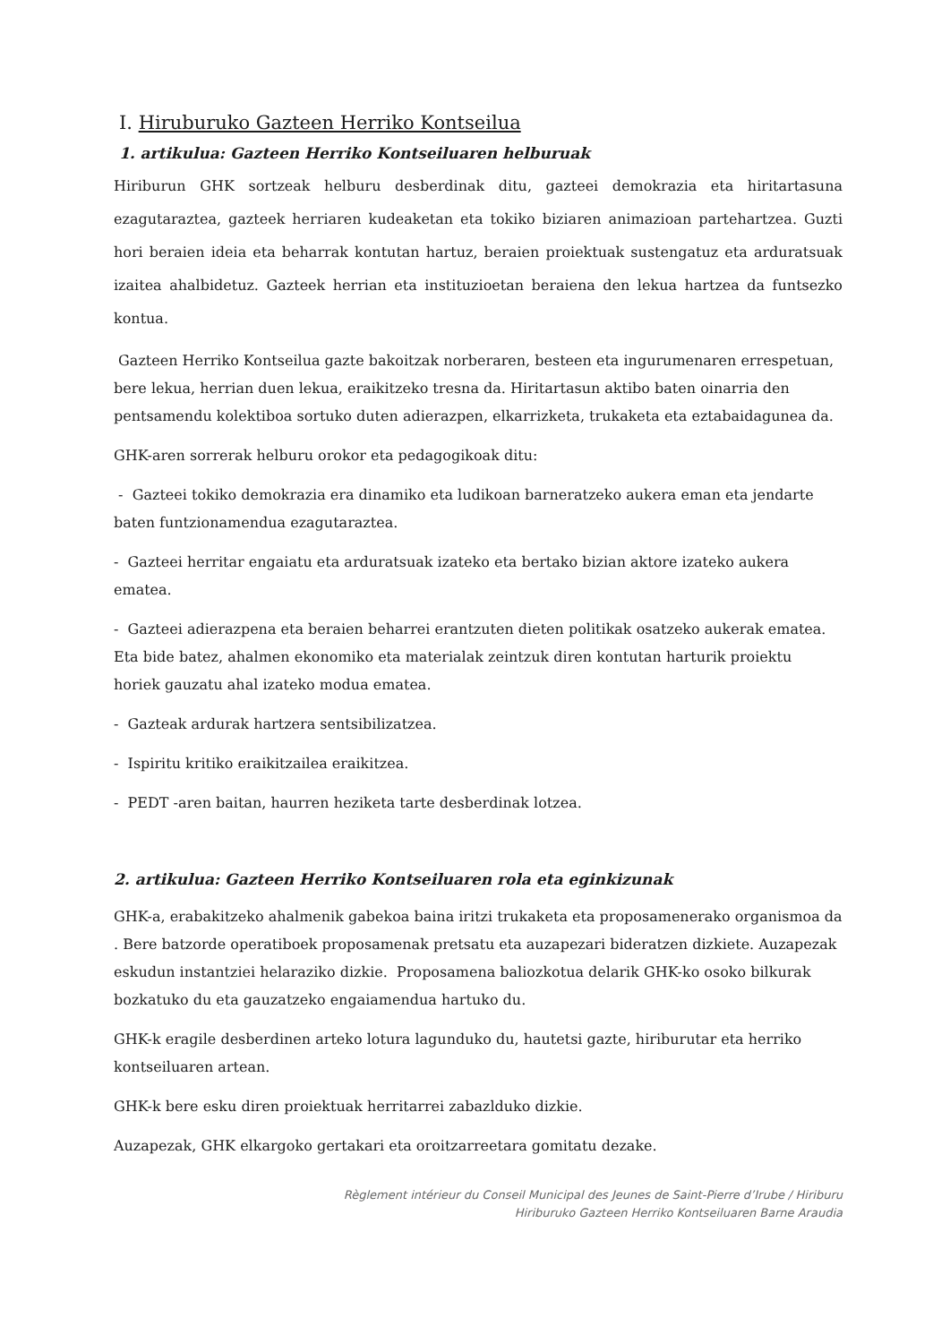I. Hiruburuko Gazteen Herriko Kontseilua
1. artikulua: Gazteen Herriko Kontseiluaren helburuak
Hiriburun GHK sortzeak helburu desberdinak ditu, gazteei demokrazia eta hiritartasuna ezagutaraztea, gazteek herriaren kudeaketan eta tokiko biziaren animazioan partehartzea. Guzti hori beraien ideia eta beharrak kontutan hartuz, beraien proiektuak sustengatuz eta arduratsuak izaitea ahalbidetuz. Gazteek herrian eta instituzioetan beraiena den lekua hartzea da funtsezko kontua.
Gazteen Herriko Kontseilua gazte bakoitzak norberaren, besteen eta ingurumenaren errespetuan, bere lekua, herrian duen lekua, eraikitzeko tresna da. Hiritartasun aktibo baten oinarria den pentsamendu kolektiboa sortuko duten adierazpen, elkarrizketa, trukaketa eta eztabaidagunea da.
GHK-aren sorrerak helburu orokor eta pedagogikoak ditu:
- Gazteei tokiko demokrazia era dinamiko eta ludikoan barneratzeko aukera eman eta jendarte baten funtzionamendua ezagutaraztea.
- Gazteei herritar engaiatu eta arduratsuak izateko eta bertako bizian aktore izateko aukera ematea.
- Gazteei adierazpena eta beraien beharrei erantzuten dieten politikak osatzeko aukerak ematea. Eta bide batez, ahalmen ekonomiko eta materialak zeintzuk diren kontutan harturik proiektu horiek gauzatu ahal izateko modua ematea.
- Gazteak ardurak hartzera sentsibilizatzea.
- Ispiritu kritiko eraikitzailea eraikitzea.
- PEDT -aren baitan, haurren heziketa tarte desberdinak lotzea.
2. artikulua: Gazteen Herriko Kontseiluaren rola eta eginkizunak
GHK-a, erabakitzeko ahalmenik gabekoa baina iritzi trukaketa eta proposamenerako organismoa da . Bere batzorde operatiboek proposamenak pretsatu eta auzapezari bideratzen dizkiete. Auzapezak eskudun instantziei helaraziko dizkie. Proposamena baliozkotua delarik GHK-ko osoko bilkurak bozkatuko du eta gauzatzeko engaiamendua hartuko du.
GHK-k eragile desberdinen arteko lotura lagunduko du, hautetsi gazte, hiriburutar eta herriko kontseiluaren artean.
GHK-k bere esku diren proiektuak herritarrei zabazlduko dizkie.
Auzapezak, GHK elkargoko gertakari eta oroitzarreetara gomitatu dezake.
Règlement intérieur du Conseil Municipal des Jeunes de Saint-Pierre d’Irube / Hiriburu
Hiriburuko Gazteen Herriko Kontseiluaren Barne Araudia